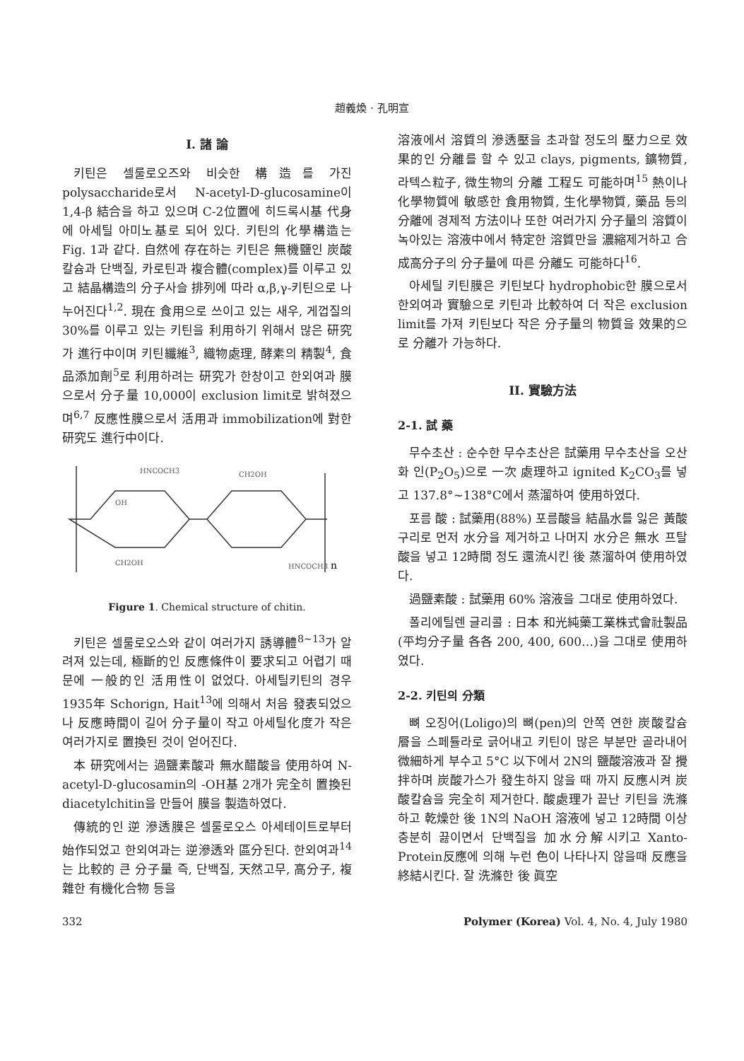趙義煥 · 孔明宣
I. 諸 論
키틴은 셀룰로오즈와 비슷한 構造를 가진 polysaccharide로서 N-acetyl-D-glucosamine이 1,4-β 結合을 하고 있으며 C-2位置에 히드록시基 代身에 아세틸 아미노基로 되어 있다. 키틴의 化學構造는 Fig. 1과 같다. 自然에 存在하는 키틴은 無機鹽인 炭酸칼슘과 단백질, 카로틴과 複合體(complex)를 이루고 있고 結晶構造의 分子사슬 排列에 따라 α,β,γ-키틴으로 나누어진다<sup>1,2</sup>. 現在 食用으로 쓰이고 있는 새우, 게껍질의 30%를 이루고 있는 키틴을 利用하기 위해서 많은 研究가 進行中이며 키틴纖維<sup>3</sup>, 織物處理, 酵素의 精製<sup>4</sup>, 食品添加劑<sup>5</sup>로 利用하려는 研究가 한창이고 한외여과 膜으로서 分子量 10,000이 exclusion limit로 밝혀졌으며<sup>6,7</sup> 反應性膜으로서 活用과 immobilization에 對한 研究도 進行中이다.
HNCOCH3
CH2OH
OH
CH2OH
HNCOCH3
n
Figure 1. Chemical structure of chitin.
키틴은 셀룰로오스와 같이 여러가지 誘導體<sup>8~13</sup>가 알려져 있는데, 極斷的인 反應條件이 要求되고 어렵기 때문에 一般的인 活用性이 없었다. 아세틸키틴의 경우 1935年 Schorign, Hait<sup>13</sup>에 의해서 처음 發表되었으나 反應時間이 길어 分子量이 작고 아세틸化度가 작은 여러가지로 置換된 것이 얻어진다.
本 研究에서는 過鹽素酸과 無水醋酸을 使用하여 N-acetyl-D-glucosamin의 -OH基 2개가 完全히 置換된 diacetylchitin을 만들어 膜을 製造하였다.
傳統的인 逆 滲透膜은 셀룰로오스 아세테이트로부터 始作되었고 한외여과는 逆滲透와 區分된다. 한외여과<sup>14</sup>는 比較的 큰 分子量 즉, 단백질, 天然고무, 高分子, 複雜한 有機化合物 등을
溶液에서 溶質의 滲透壓을 초과할 정도의 壓力으로 效果的인 分離를 할 수 있고 clays, pigments, 鑛物質, 라텍스粒子, 微生物의 分離 工程도 可能하며<sup>15</sup> 熱이나 化學物質에 敏感한 食用物質, 生化學物質, 藥品 등의 分離에 경제적 方法이나 또한 여러가지 分子量의 溶質이 녹아있는 溶液中에서 特定한 溶質만을 濃縮제거하고 合成高分子의 分子量에 따른 分離도 可能하다<sup>16</sup>.
아세틸 키틴膜은 키틴보다 hydrophobic한 膜으로서 한외여과 實驗으로 키틴과 比較하여 더 작은 exclusion limit를 가져 키틴보다 작은 分子量의 物質을 效果的으로 分離가 가능하다.
II. 實驗方法
2-1. 試 藥
무수초산 : 순수한 무수초산은 試藥用 무수초산을 오산화 인(P<sub>2</sub>O<sub>5</sub>)으로 一次 處理하고 ignited K<sub>2</sub>CO<sub>3</sub>를 넣고 137.8°~138°C에서 蒸溜하여 使用하였다.
포름 酸 : 試藥用(88%) 포름酸을 結晶水를 잃은 黃酸구리로 먼저 水分을 제거하고 나머지 水分은 無水 프탈酸을 넣고 12時間 정도 還流시킨 後 蒸溜하여 使用하였다.
過鹽素酸 : 試藥用 60% 溶液을 그대로 使用하였다.
폴리에틸렌 글리콜 : 日本 和光純藥工業株式會社製品(平均分子量 各各 200, 400, 600…)을 그대로 使用하였다.
2-2. 키틴의 分類
뼈 오징어(Loligo)의 뼈(pen)의 안쪽 연한 炭酸칼슘層을 스페튤라로 긁어내고 키틴이 많은 부분만 골라내어 微細하게 부수고 5°C 以下에서 2N의 鹽酸溶液과 잘 攪拌하며 炭酸가스가 發生하지 않을 때 까지 反應시켜 炭酸칼슘을 完全히 제거한다. 酸處理가 끝난 키틴을 洗滌하고 乾燥한 後 1N의 NaOH 溶液에 넣고 12時間 이상 충분히 끓이면서 단백질을 加水分解시키고 Xanto-Protein反應에 의해 누런 色이 나타나지 않을때 反應을 終結시킨다. 잘 洗滌한 後 眞空
332 Polymer (Korea) Vol. 4, No. 4, July 1980